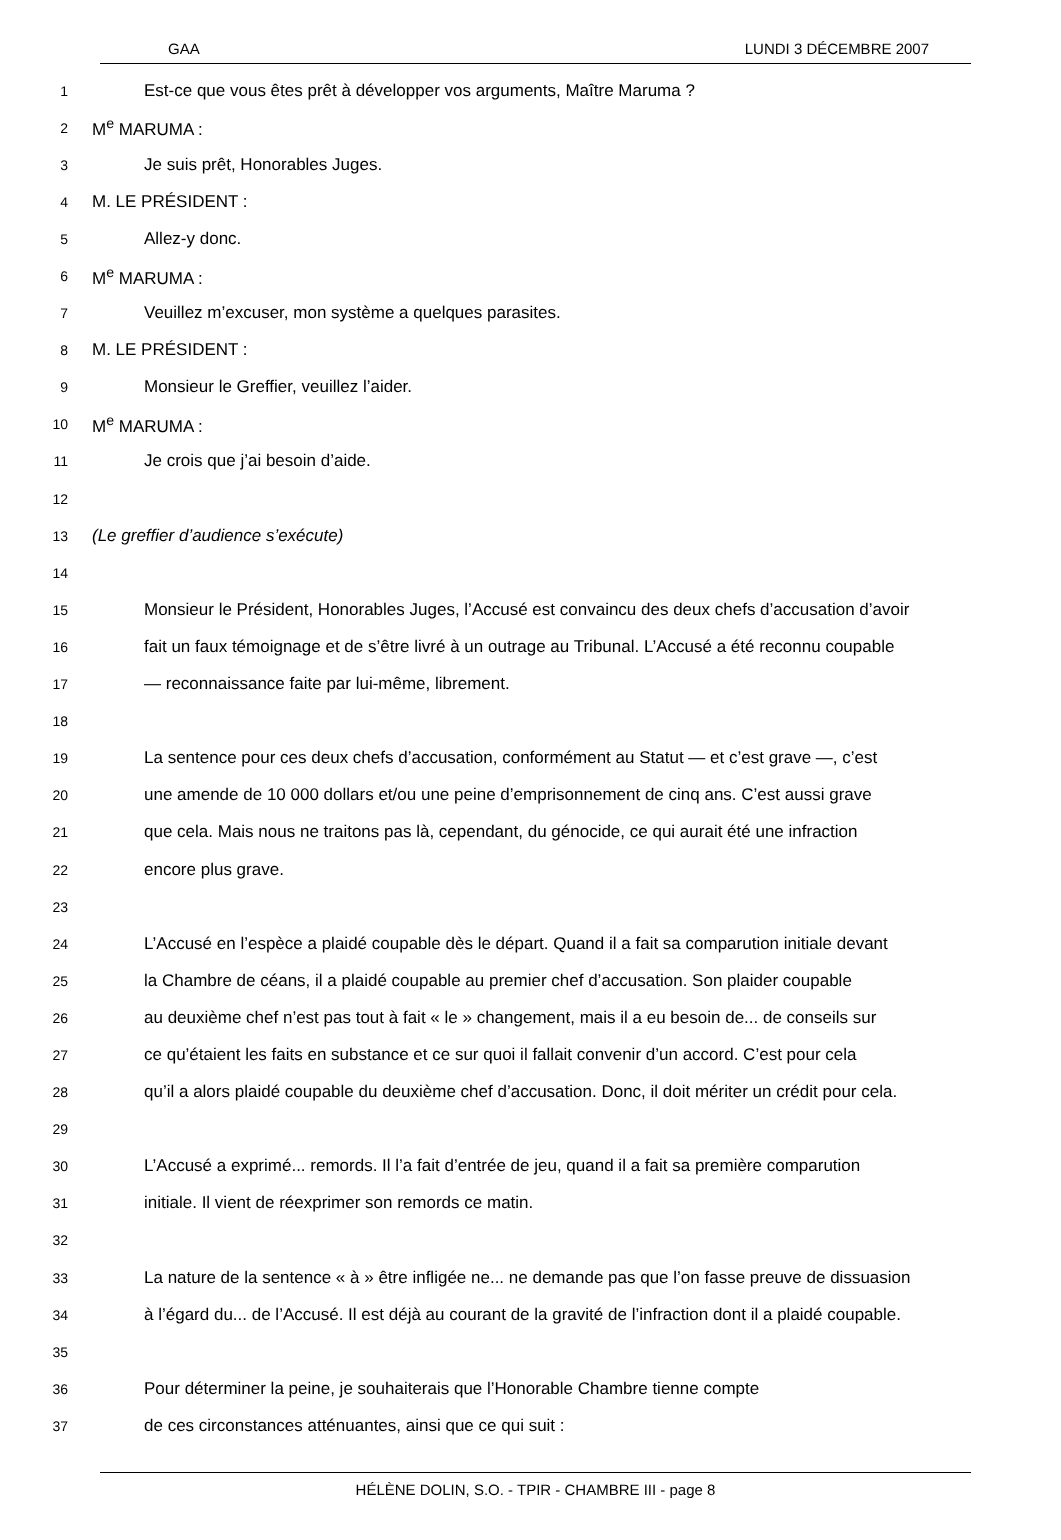GAA LUNDI 3 DÉCEMBRE 2007
1 Est-ce que vous êtes prêt à développer vos arguments, Maître Maruma ?
2 M<sup>e</sup> MARUMA :
3 Je suis prêt, Honorables Juges.
4 M. LE PRÉSIDENT :
5 Allez-y donc.
6 M<sup>e</sup> MARUMA :
7 Veuillez m’excuser, mon système a quelques parasites.
8 M. LE PRÉSIDENT :
9 Monsieur le Greffier, veuillez l’aider.
10 M<sup>e</sup> MARUMA :
11 Je crois que j’ai besoin d’aide.
12
13 (Le greffier d’audience s’exécute)
14
15 Monsieur le Président, Honorables Juges, l’Accusé est convaincu des deux chefs d’accusation d’avoir
16 fait un faux témoignage et de s’être livré à un outrage au Tribunal. L’Accusé a été reconnu coupable
17 — reconnaissance faite par lui-même, librement.
18
19 La sentence pour ces deux chefs d’accusation, conformément au Statut — et c’est grave —, c’est
20 une amende de 10 000 dollars et/ou une peine d’emprisonnement de cinq ans. C’est aussi grave
21 que cela. Mais nous ne traitons pas là, cependant, du génocide, ce qui aurait été une infraction
22 encore plus grave.
23
24 L’Accusé en l’espèce a plaidé coupable dès le départ. Quand il a fait sa comparution initiale devant
25 la Chambre de céans, il a plaidé coupable au premier chef d’accusation. Son plaider coupable
26 au deuxième chef n’est pas tout à fait « le » changement, mais il a eu besoin de... de conseils sur
27 ce qu’étaient les faits en substance et ce sur quoi il fallait convenir d’un accord. C’est pour cela
28 qu’il a alors plaidé coupable du deuxième chef d’accusation. Donc, il doit mériter un crédit pour cela.
29
30 L’Accusé a exprimé... remords. Il l’a fait d’entrée de jeu, quand il a fait sa première comparution
31 initiale. Il vient de réexprimer son remords ce matin.
32
33 La nature de la sentence « à » être infligée ne... ne demande pas que l’on fasse preuve de dissuasion
34 à l’égard du... de l’Accusé. Il est déjà au courant de la gravité de l’infraction dont il a plaidé coupable.
35
36 Pour déterminer la peine, je souhaiterais que l’Honorable Chambre tienne compte
37 de ces circonstances atténuantes, ainsi que ce qui suit :
HÉLÈNE DOLIN, S.O. - TPIR - CHAMBRE III - page 8